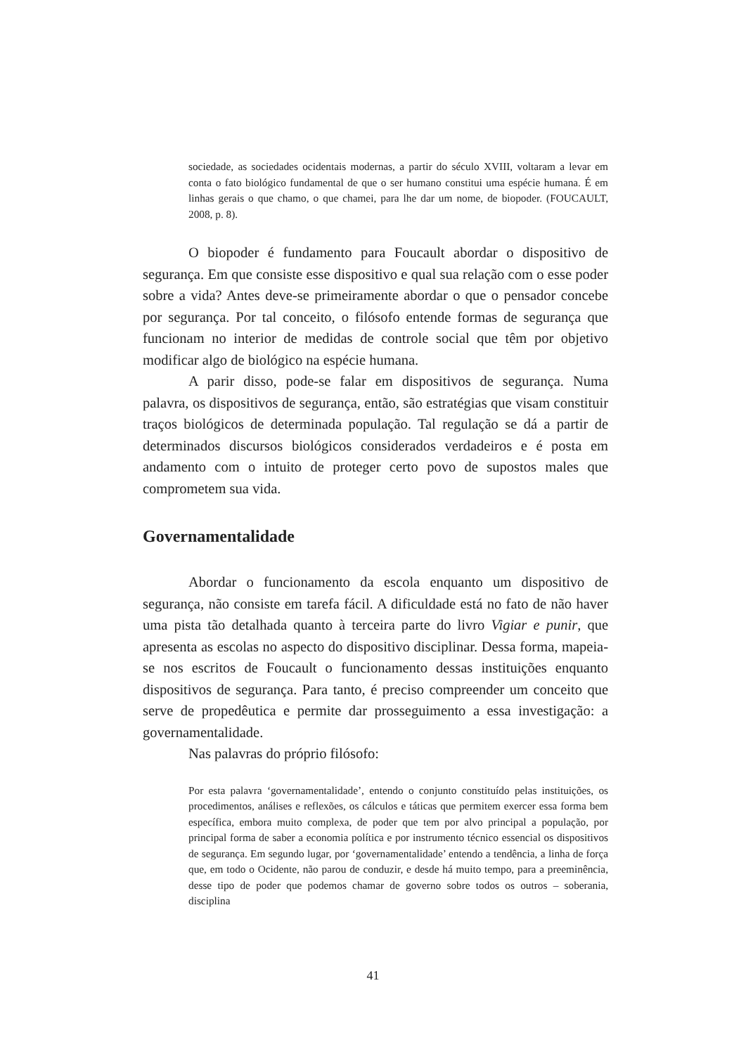sociedade, as sociedades ocidentais modernas, a partir do século XVIII, voltaram a levar em conta o fato biológico fundamental de que o ser humano constitui uma espécie humana. É em linhas gerais o que chamo, o que chamei, para lhe dar um nome, de biopoder. (FOUCAULT, 2008, p. 8).
O biopoder é fundamento para Foucault abordar o dispositivo de segurança. Em que consiste esse dispositivo e qual sua relação com o esse poder sobre a vida? Antes deve-se primeiramente abordar o que o pensador concebe por segurança. Por tal conceito, o filósofo entende formas de segurança que funcionam no interior de medidas de controle social que têm por objetivo modificar algo de biológico na espécie humana.
A parir disso, pode-se falar em dispositivos de segurança. Numa palavra, os dispositivos de segurança, então, são estratégias que visam constituir traços biológicos de determinada população. Tal regulação se dá a partir de determinados discursos biológicos considerados verdadeiros e é posta em andamento com o intuito de proteger certo povo de supostos males que comprometem sua vida.
Governamentalidade
Abordar o funcionamento da escola enquanto um dispositivo de segurança, não consiste em tarefa fácil. A dificuldade está no fato de não haver uma pista tão detalhada quanto à terceira parte do livro Vigiar e punir, que apresenta as escolas no aspecto do dispositivo disciplinar. Dessa forma, mapeia-se nos escritos de Foucault o funcionamento dessas instituições enquanto dispositivos de segurança. Para tanto, é preciso compreender um conceito que serve de propedêutica e permite dar prosseguimento a essa investigação: a governamentalidade.
Nas palavras do próprio filósofo:
Por esta palavra ‘governamentalidade’, entendo o conjunto constituído pelas instituições, os procedimentos, análises e reflexões, os cálculos e táticas que permitem exercer essa forma bem específica, embora muito complexa, de poder que tem por alvo principal a população, por principal forma de saber a economia política e por instrumento técnico essencial os dispositivos de segurança. Em segundo lugar, por ‘governamentalidade’ entendo a tendência, a linha de força que, em todo o Ocidente, não parou de conduzir, e desde há muito tempo, para a preeminência, desse tipo de poder que podemos chamar de governo sobre todos os outros – soberania, disciplina
41